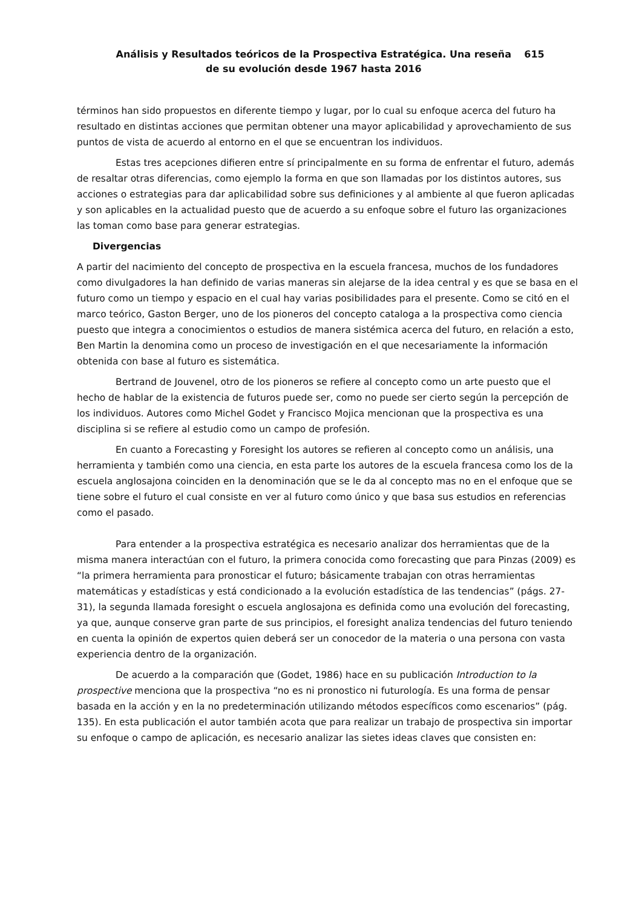Análisis y Resultados teóricos de la Prospectiva Estratégica. Una reseña de su evolución desde 1967 hasta 2016
615
términos han sido propuestos en diferente tiempo y lugar, por lo cual su enfoque acerca del futuro ha resultado en distintas acciones que permitan obtener una mayor aplicabilidad y aprovechamiento de sus puntos de vista de acuerdo al entorno en el que se encuentran los individuos.
Estas tres acepciones difieren entre sí principalmente en su forma de enfrentar el futuro, además de resaltar otras diferencias, como ejemplo la forma en que son llamadas por los distintos autores, sus acciones o estrategias para dar aplicabilidad sobre sus definiciones y al ambiente al que fueron aplicadas y son aplicables en la actualidad puesto que de acuerdo a su enfoque sobre el futuro las organizaciones las toman como base para generar estrategias.
Divergencias
A partir del nacimiento del concepto de prospectiva en la escuela francesa, muchos de los fundadores como divulgadores la han definido de varias maneras sin alejarse de la idea central y es que se basa en el futuro como un tiempo y espacio en el cual hay varias posibilidades para el presente. Como se citó en el marco teórico, Gaston Berger, uno de los pioneros del concepto cataloga a la prospectiva como ciencia puesto que integra a conocimientos o estudios de manera sistémica acerca del futuro, en relación a esto, Ben Martin la denomina como un proceso de investigación en el que necesariamente la información obtenida con base al futuro es sistemática.
Bertrand de Jouvenel, otro de los pioneros se refiere al concepto como un arte puesto que el hecho de hablar de la existencia de futuros puede ser, como no puede ser cierto según la percepción de los individuos. Autores como Michel Godet y Francisco Mojica mencionan que la prospectiva es una disciplina si se refiere al estudio como un campo de profesión.
En cuanto a Forecasting y Foresight los autores se refieren al concepto como un análisis, una herramienta y también como una ciencia, en esta parte los autores de la escuela francesa como los de la escuela anglosajona coinciden en la denominación que se le da al concepto mas no en el enfoque que se tiene sobre el futuro el cual consiste en ver al futuro como único y que basa sus estudios en referencias como el pasado.
Para entender a la prospectiva estratégica es necesario analizar dos herramientas que de la misma manera interactúan con el futuro, la primera conocida como forecasting que para Pinzas (2009) es “la primera herramienta para pronosticar el futuro; básicamente trabajan con otras herramientas matemáticas y estadísticas y está condicionado a la evolución estadística de las tendencias” (págs. 27-31), la segunda llamada foresight o escuela anglosajona es definida como una evolución del forecasting, ya que, aunque conserve gran parte de sus principios, el foresight analiza tendencias del futuro teniendo en cuenta la opinión de expertos quien deberá ser un conocedor de la materia o una persona con vasta experiencia dentro de la organización.
De acuerdo a la comparación que (Godet, 1986) hace en su publicación Introduction to la prospective menciona que la prospectiva “no es ni pronostico ni futurología. Es una forma de pensar basada en la acción y en la no predeterminación utilizando métodos específicos como escenarios” (pág. 135). En esta publicación el autor también acota que para realizar un trabajo de prospectiva sin importar su enfoque o campo de aplicación, es necesario analizar las sietes ideas claves que consisten en: